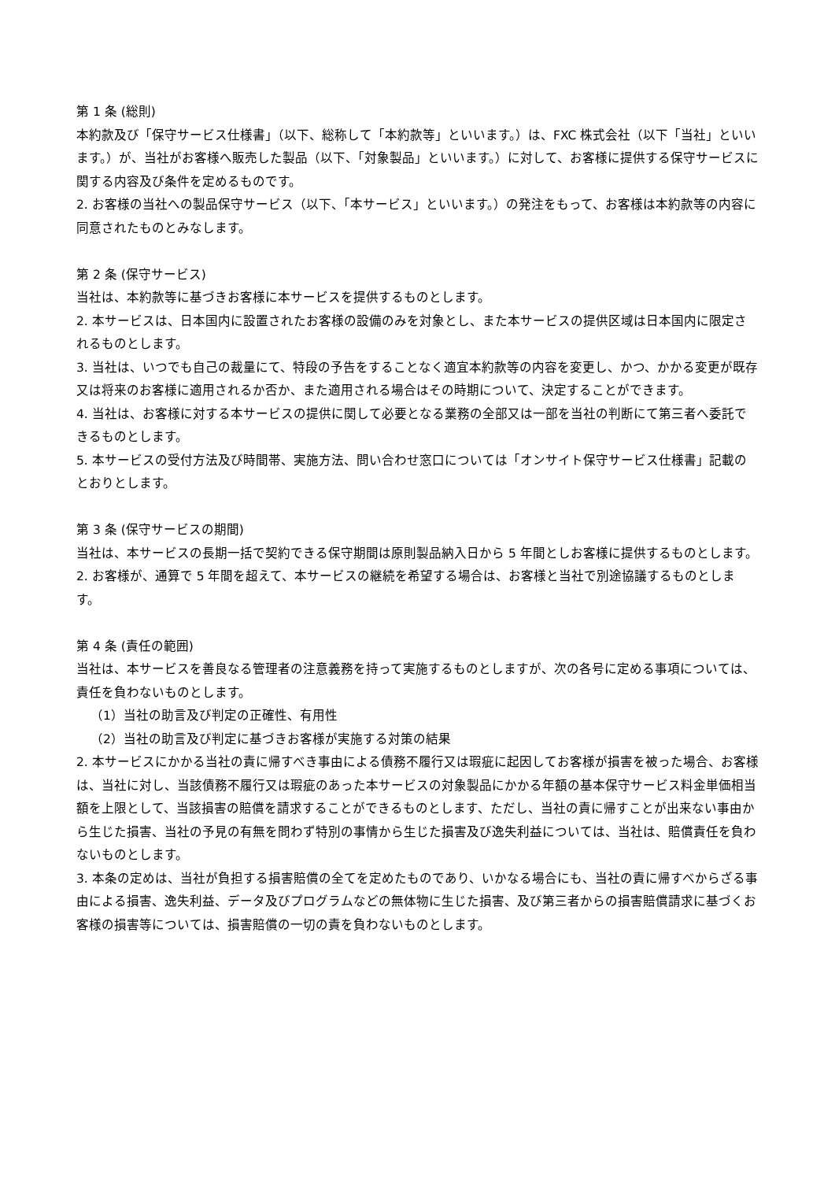第 1 条 (総則)
本約款及び「保守サービス仕様書」（以下、総称して「本約款等」といいます。）は、FXC 株式会社（以下「当社」といいます。）が、当社がお客様へ販売した製品（以下、「対象製品」といいます。）に対して、お客様に提供する保守サービスに関する内容及び条件を定めるものです。
2. お客様の当社への製品保守サービス（以下、「本サービス」といいます。）の発注をもって、お客様は本約款等の内容に同意されたものとみなします。
第 2 条 (保守サービス)
当社は、本約款等に基づきお客様に本サービスを提供するものとします。
2. 本サービスは、日本国内に設置されたお客様の設備のみを対象とし、また本サービスの提供区域は日本国内に限定されるものとします。
3. 当社は、いつでも自己の裁量にて、特段の予告をすることなく適宜本約款等の内容を変更し、かつ、かかる変更が既存又は将来のお客様に適用されるか否か、また適用される場合はその時期について、決定することができます。
4. 当社は、お客様に対する本サービスの提供に関して必要となる業務の全部又は一部を当社の判断にて第三者へ委託できるものとします。
5. 本サービスの受付方法及び時間帯、実施方法、問い合わせ窓口については「オンサイト保守サービス仕様書」記載のとおりとします。
第 3 条 (保守サービスの期間)
当社は、本サービスの長期一括で契約できる保守期間は原則製品納入日から 5 年間としお客様に提供するものとします。
2. お客様が、通算で 5 年間を超えて、本サービスの継続を希望する場合は、お客様と当社で別途協議するものとします。
第 4 条 (責任の範囲)
当社は、本サービスを善良なる管理者の注意義務を持って実施するものとしますが、次の各号に定める事項については、責任を負わないものとします。
（1）当社の助言及び判定の正確性、有用性
（2）当社の助言及び判定に基づきお客様が実施する対策の結果
2. 本サービスにかかる当社の責に帰すべき事由による債務不履行又は瑕疵に起因してお客様が損害を被った場合、お客様は、当社に対し、当該債務不履行又は瑕疵のあった本サービスの対象製品にかかる年額の基本保守サービス料金単価相当額を上限として、当該損害の賠償を請求することができるものとします、ただし、当社の責に帰すことが出来ない事由から生じた損害、当社の予見の有無を問わず特別の事情から生じた損害及び逸失利益については、当社は、賠償責任を負わないものとします。
3. 本条の定めは、当社が負担する損害賠償の全てを定めたものであり、いかなる場合にも、当社の責に帰すべからざる事由による損害、逸失利益、データ及びプログラムなどの無体物に生じた損害、及び第三者からの損害賠償請求に基づくお客様の損害等については、損害賠償の一切の責を負わないものとします。